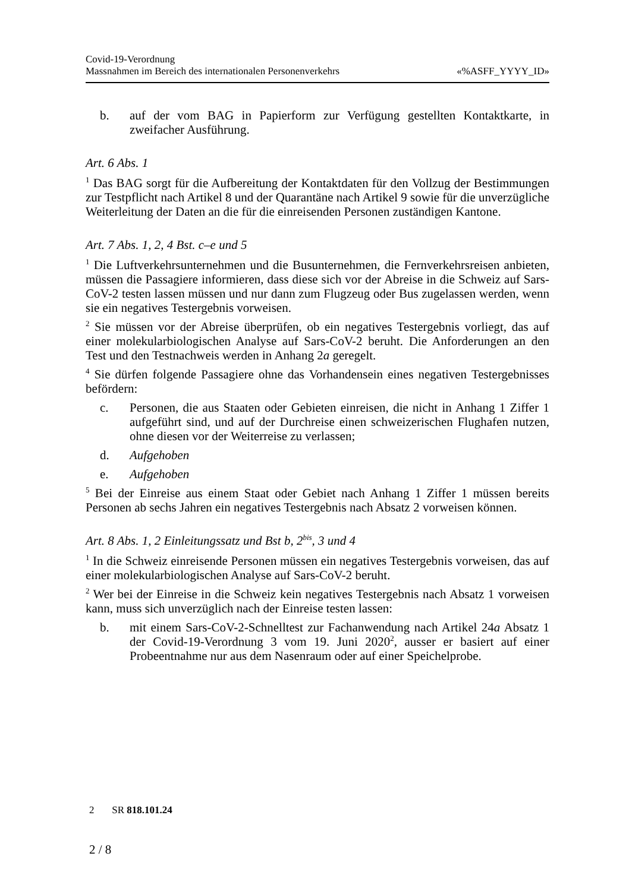Covid-19-Verordnung
Massnahmen im Bereich des internationalen Personenverkehrs «%ASFF_YYYY_ID»
b. auf der vom BAG in Papierform zur Verfügung gestellten Kontaktkarte, in zweifacher Ausführung.
Art. 6 Abs. 1
<sup>1</sup> Das BAG sorgt für die Aufbereitung der Kontaktdaten für den Vollzug der Bestimmungen zur Testpflicht nach Artikel 8 und der Quarantäne nach Artikel 9 sowie für die unverzügliche Weiterleitung der Daten an die für die einreisenden Personen zuständigen Kantone.
Art. 7 Abs. 1, 2, 4 Bst. c–e und 5
<sup>1</sup> Die Luftverkehrsunternehmen und die Busunternehmen, die Fernverkehrsreisen anbieten, müssen die Passagiere informieren, dass diese sich vor der Abreise in die Schweiz auf Sars-CoV-2 testen lassen müssen und nur dann zum Flugzeug oder Bus zugelassen werden, wenn sie ein negatives Testergebnis vorweisen.
<sup>2</sup> Sie müssen vor der Abreise überprüfen, ob ein negatives Testergebnis vorliegt, das auf einer molekularbiologischen Analyse auf Sars-CoV-2 beruht. Die Anforderungen an den Test und den Testnachweis werden in Anhang 2a geregelt.
<sup>4</sup> Sie dürfen folgende Passagiere ohne das Vorhandensein eines negativen Testergebnisses befördern:
c. Personen, die aus Staaten oder Gebieten einreisen, die nicht in Anhang 1 Ziffer 1 aufgeführt sind, und auf der Durchreise einen schweizerischen Flughafen nutzen, ohne diesen vor der Weiterreise zu verlassen;
d. Aufgehoben
e. Aufgehoben
<sup>5</sup> Bei der Einreise aus einem Staat oder Gebiet nach Anhang 1 Ziffer 1 müssen bereits Personen ab sechs Jahren ein negatives Testergebnis nach Absatz 2 vorweisen können.
Art. 8 Abs. 1, 2 Einleitungssatz und Bst b, 2<sup>bis</sup>, 3 und 4
<sup>1</sup> In die Schweiz einreisende Personen müssen ein negatives Testergebnis vorweisen, das auf einer molekularbiologischen Analyse auf Sars-CoV-2 beruht.
<sup>2</sup> Wer bei der Einreise in die Schweiz kein negatives Testergebnis nach Absatz 1 vorweisen kann, muss sich unverzüglich nach der Einreise testen lassen:
b. mit einem Sars-CoV-2-Schnelltest zur Fachanwendung nach Artikel 24a Absatz 1 der Covid-19-Verordnung 3 vom 19. Juni 2020<sup>2</sup>, ausser er basiert auf einer Probeentnahme nur aus dem Nasenraum oder auf einer Speichelprobe.
2 SR 818.101.24
2 / 8